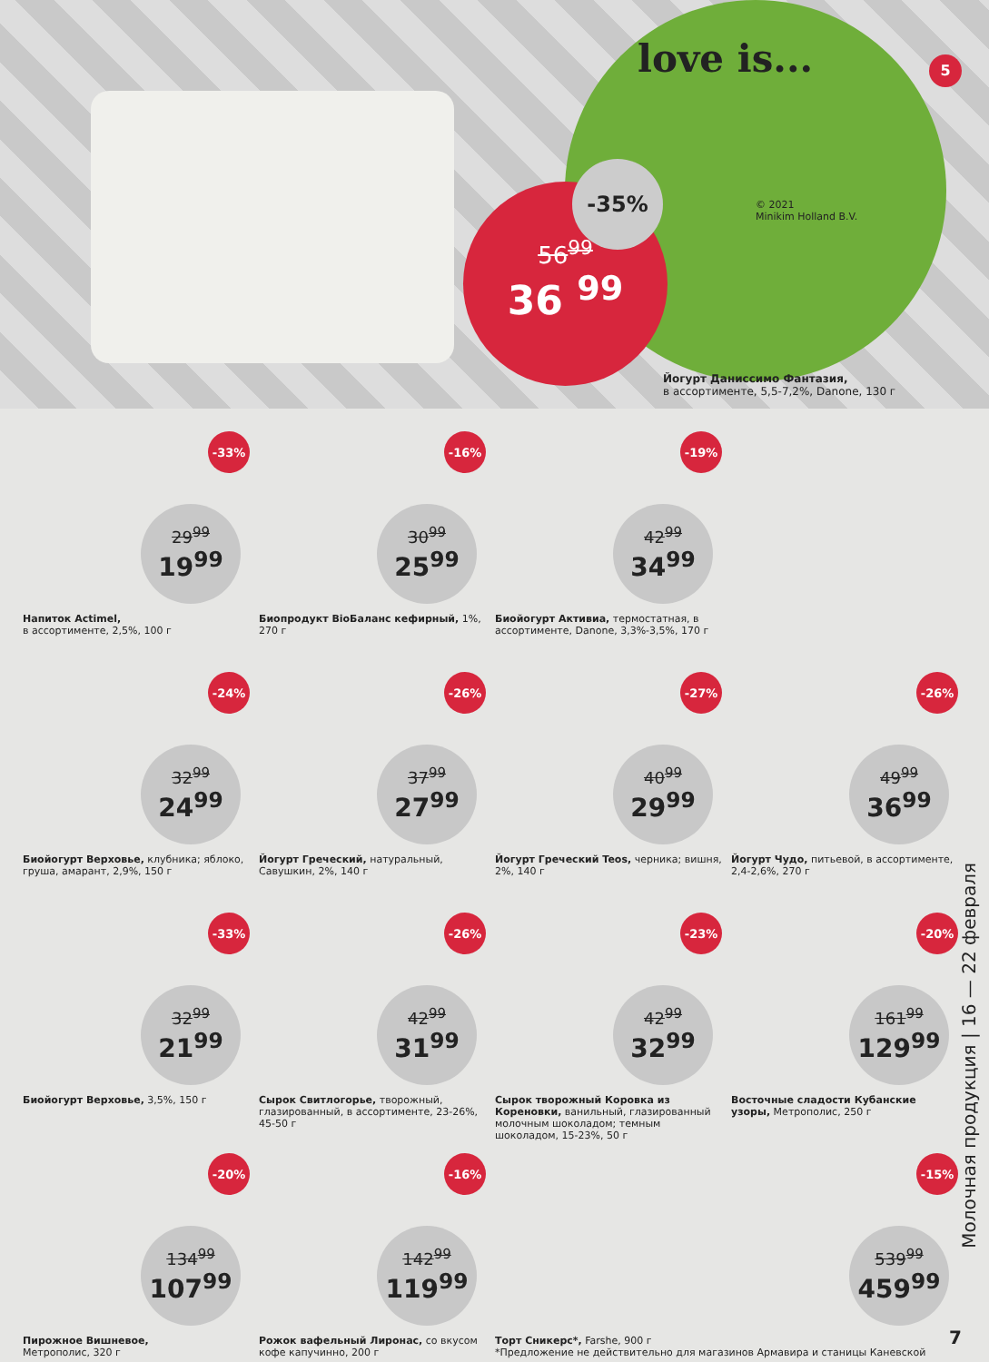love is...
© 2021
Minikim Holland B.V.
5
56<sup>99</sup>
36 <sup>99</sup>
-35%
Йогурт Даниссимо Фантазия,
в ассортименте, 5,5-7,2%, Danone, 130 г
-33%
29<sup>99</sup>
19<sup>99</sup>
Напиток Actimel,
в ассортименте, 2,5%, 100 г
-16%
30<sup>99</sup>
25<sup>99</sup>
Биопродукт BioБаланс кефирный, 1%, 270 г
-19%
42<sup>99</sup>
34<sup>99</sup>
Биойогурт Активиа, термостатная, в ассортименте, Danone, 3,3%-3,5%, 170 г
-24%
32<sup>99</sup>
24<sup>99</sup>
Биойогурт Верховье, клубника; яблоко, груша, амарант, 2,9%, 150 г
-26%
37<sup>99</sup>
27<sup>99</sup>
Йогурт Греческий, натуральный, Савушкин, 2%, 140 г
-27%
40<sup>99</sup>
29<sup>99</sup>
Йогурт Греческий Teos, черника; вишня, 2%, 140 г
-26%
49<sup>99</sup>
36<sup>99</sup>
Йогурт Чудо, питьевой, в ассортименте, 2,4-2,6%, 270 г
-33%
32<sup>99</sup>
21<sup>99</sup>
Биойогурт Верховье, 3,5%, 150 г
-26%
42<sup>99</sup>
31<sup>99</sup>
Сырок Свитлогорье, творожный, глазированный, в ассортименте, 23-26%, 45-50 г
-23%
42<sup>99</sup>
32<sup>99</sup>
Сырок творожный Коровка из Кореновки, ванильный, глазированный молочным шоколадом; темным шоколадом, 15-23%, 50 г
-20%
161<sup>99</sup>
129<sup>99</sup>
Восточные сладости Кубанские узоры, Метрополис, 250 г
-20%
134<sup>99</sup>
107<sup>99</sup>
Пирожное Вишневое,
Метрополис, 320 г
-16%
142<sup>99</sup>
119<sup>99</sup>
Рожок вафельный Лиронас, со вкусом кофе капучинно, 200 г
-15%
539<sup>99</sup>
459<sup>99</sup>
Торт Сникерс*, Farshe, 900 г
*Предложение не действительно для магазинов Армавира и станицы Каневской
Молочная продукция | 16 — 22 февраля
7